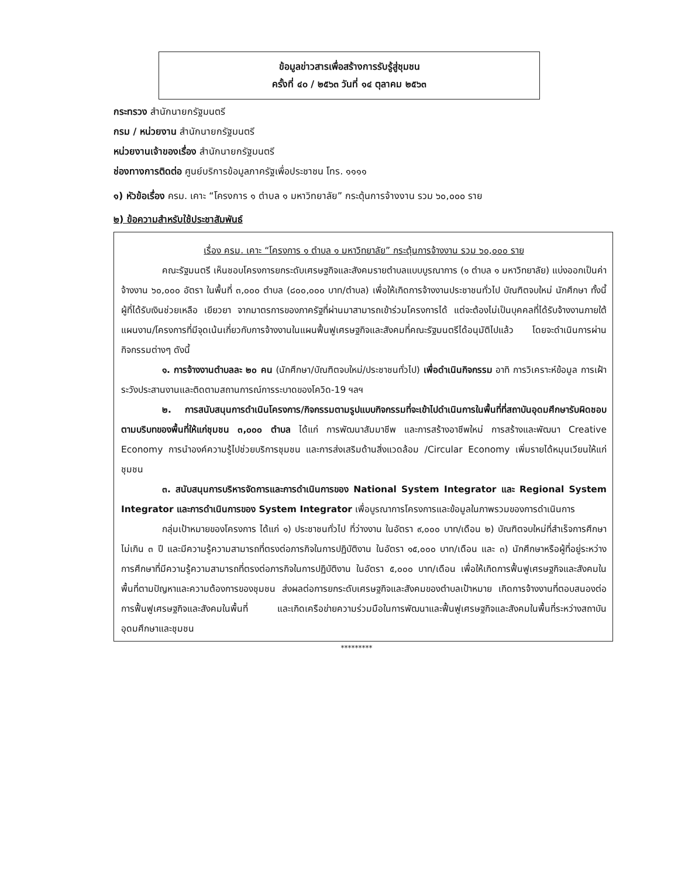ข้อมูลข่าวสารเพื่อสร้างการรับรู้สู่ชุมชน
ครั้งที่ ๔๐ / ๒๕๖๓ วันที่ ๑๔ ตุลาคม ๒๕๖๓
กระทรวง สำนักนายกรัฐมนตรี
กรม / หน่วยงาน สำนักนายกรัฐมนตรี
หน่วยงานเจ้าของเรื่อง สำนักนายกรัฐมนตรี
ช่องทางการติดต่อ ศูนย์บริการข้อมูลภาครัฐเพื่อประชาชน โทร. ๑๑๑๑
๑) หัวข้อเรื่อง ครม. เคาะ “โครงการ ๑ ตำบล ๑ มหาวิทยาลัย” กระตุ้นการจ้างงาน รวม ๖๐,๐๐๐ ราย
๒) ข้อความสำหรับใช้ประชาสัมพันธ์
เรื่อง ครม. เคาะ “โครงการ ๑ ตำบล ๑ มหาวิทยาลัย” กระตุ้นการจ้างงาน รวม ๖๐,๐๐๐ ราย
คณะรัฐมนตรี เห็นชอบโครงการยกระดับเศรษฐกิจและสังคมรายตำบลแบบบูรณาการ (๑ ตำบล ๑ มหาวิทยาลัย) แบ่งออกเป็นค่าจ้างงาน ๖๐,๐๐๐ อัตรา ในพื้นที่ ๓,๐๐๐ ตำบล (๘๐๐,๐๐๐ บาท/ตำบล) เพื่อให้เกิดการจ้างงานประชาชนทั่วไป บัณฑิตจบใหม่ นักศึกษา ทั้งนี้ ผู้ที่ได้รับเงินช่วยเหลือ เยียวยา จากมาตรการของภาครัฐที่ผ่านมาสามารถเข้าร่วมโครงการได้ แต่จะต้องไม่เป็นบุคคลที่ได้รับจ้างงานภายใต้แผนงาน/โครงการที่มีจุดเน้นเกี่ยวกับการจ้างงานในแผนฟื้นฟูเศรษฐกิจและสังคมที่คณะรัฐมนตรีได้อนุมัติไปแล้ว โดยจะดำเนินการผ่านกิจกรรมต่างๆ ดังนี้
๑. การจ้างงานตำบลละ ๒๐ คน (นักศึกษา/บัณฑิตจบใหม่/ประชาชนทั่วไป) เพื่อดำเนินกิจกรรม อาทิ การวิเคราะห์ข้อมูล การเฝ้าระวังประสานงานและติดตามสถานการณ์การระบาดของโควิด-19 ฯลฯ
๒. การสนับสนุนการดำเนินโครงการ/กิจกรรมตามรูปแบบกิจกรรมที่จะเข้าไปดำเนินการในพื้นที่ที่สถาบันอุดมศึกษารับผิดชอบตามบริบทของพื้นที่ให้แก่ชุมชน ๓,๐๐๐ ตำบล ได้แก่ การพัฒนาสัมมาชีพ และการสร้างอาชีพใหม่ การสร้างและพัฒนา Creative Economy การนำองค์ความรู้ไปช่วยบริการชุมชน และการส่งเสริมด้านสิ่งแวดล้อม /Circular Economy เพิ่มรายได้หมุนเวียนให้แก่ชุมชน
๓. สนับสนุนการบริหารจัดการและการดำเนินการของ National System Integrator และ Regional System Integrator และการดำเนินการของ System Integrator เพื่อบูรณาการโครงการและข้อมูลในภาพรวมของการดำเนินการ
กลุ่มเป้าหมายของโครงการ ได้แก่ ๑) ประชาชนทั่วไป ที่ว่างงาน ในอัตรา ๙,๐๐๐ บาท/เดือน ๒) บัณฑิตจบใหม่ที่สำเร็จการศึกษาไม่เกิน ๓ ปี และมีความรู้ความสามารถที่ตรงต่อภารกิจในการปฏิบัติงาน ในอัตรา ๑๕,๐๐๐ บาท/เดือน และ ๓) นักศึกษาหรือผู้ที่อยู่ระหว่างการศึกษาที่มีความรู้ความสามารถที่ตรงต่อภารกิจในการปฏิบัติงาน ในอัตรา ๕,๐๐๐ บาท/เดือน เพื่อให้เกิดการฟื้นฟูเศรษฐกิจและสังคมในพื้นที่ตามปัญหาและความต้องการของชุมชน ส่งผลต่อการยกระดับเศรษฐกิจและสังคมของตำบลเป้าหมาย เกิดการจ้างงานที่ตอบสนองต่อการฟื้นฟูเศรษฐกิจและสังคมในพื้นที่ และเกิดเครือข่ายความร่วมมือในการพัฒนาและฟื้นฟูเศรษฐกิจและสังคมในพื้นที่ระหว่างสถาบันอุดมศึกษาและชุมชน
*********